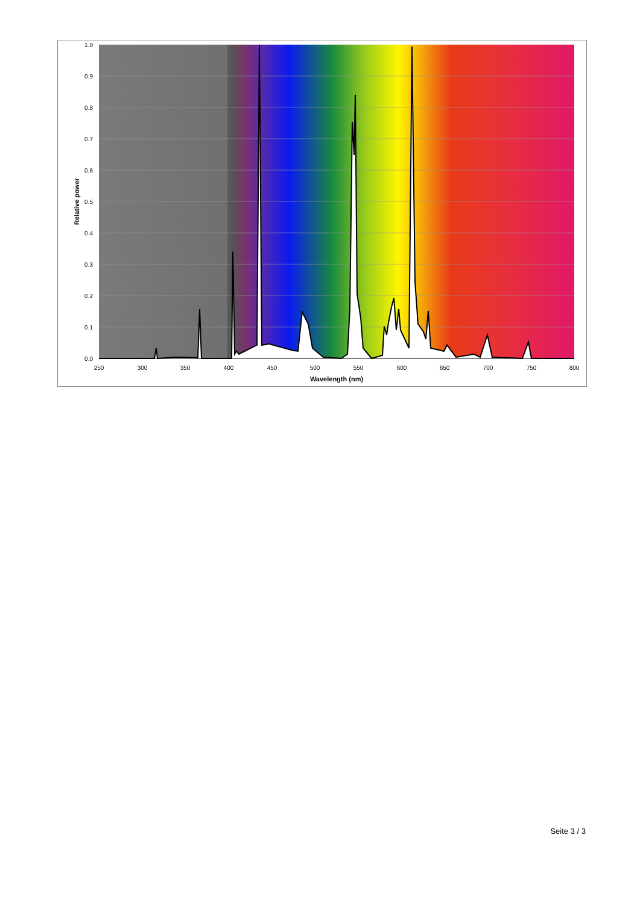1.0
0.9
0.8
0.7
0.6
0.5
0.4
0.3
0.2
0.1
0.0
250
300
350
400
450
500
550
600
650
700
750
800
Wavelength (nm)
Relative power
Seite 3 / 3